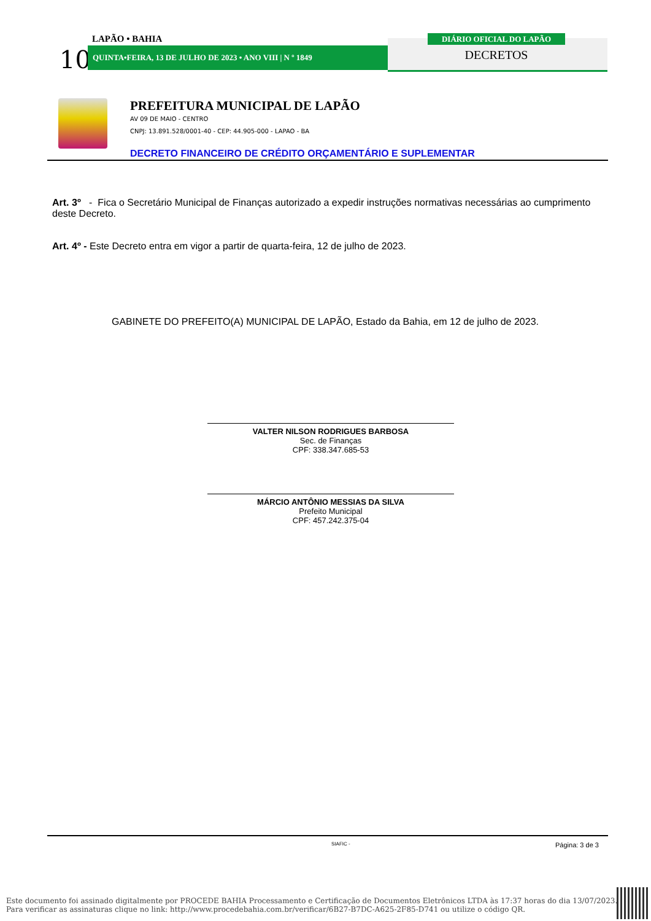10
LAPÃO • BAHIA
QUINTA•FEIRA, 13 DE JULHO DE 2023 • ANO VIII | N º 1849
DIÁRIO OFICIAL DO LAPÃO
DECRETOS
PREFEITURA MUNICIPAL DE LAPÃO
AV 09 DE MAIO - CENTRO
CNPJ: 13.891.528/0001-40 - CEP: 44.905-000 - LAPAO - BA
DECRETO FINANCEIRO DE CRÉDITO ORÇAMENTÁRIO E SUPLEMENTAR
Art. 3º - Fica o Secretário Municipal de Finanças autorizado a expedir instruções normativas necessárias ao cumprimento deste Decreto.
Art. 4º - Este Decreto entra em vigor a partir de quarta-feira, 12 de julho de 2023.
GABINETE DO PREFEITO(A) MUNICIPAL DE LAPÃO, Estado da Bahia, em 12 de julho de 2023.
VALTER NILSON RODRIGUES BARBOSA
Sec. de Finanças
CPF: 338.347.685-53
MÁRCIO ANTÔNIO MESSIAS DA SILVA
Prefeito Municipal
CPF: 457.242.375-04
SIAFIC - Página: 3 de 3
Este documento foi assinado digitalmente por PROCEDE BAHIA Processamento e Certificação de Documentos Eletrônicos LTDA às 17:37 horas do dia 13/07/2023.
Para verificar as assinaturas clique no link: http://www.procedebahia.com.br/verificar/6B27-B7DC-A625-2F85-D741 ou utilize o código QR.